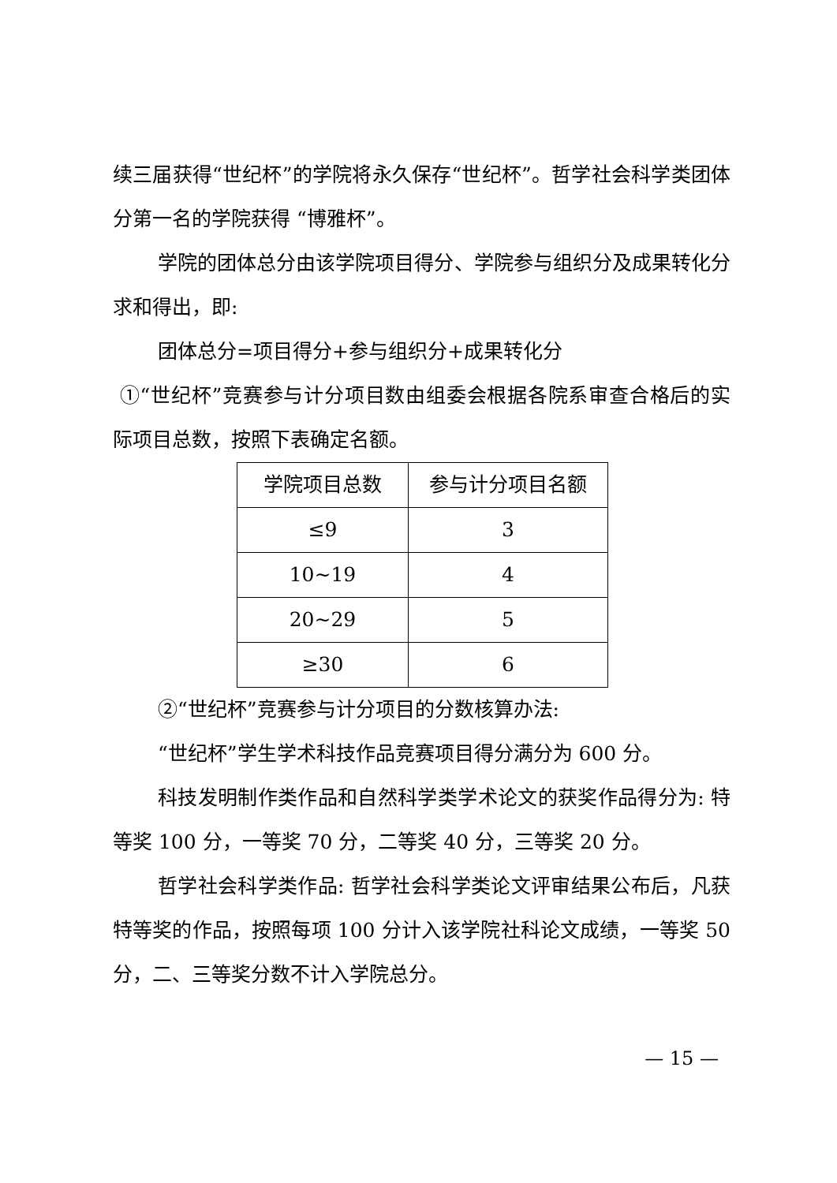续三届获得“世纪杯”的学院将永久保存“世纪杯”。哲学社会科学类团体分第一名的学院获得 “博雅杯”。
学院的团体总分由该学院项目得分、学院参与组织分及成果转化分求和得出，即:
团体总分=项目得分+参与组织分+成果转化分
①“世纪杯”竞赛参与计分项目数由组委会根据各院系审查合格后的实际项目总数，按照下表确定名额。
| 学院项目总数 | 参与计分项目名额 |
| --- | --- |
| ≤9 | 3 |
| 10~19 | 4 |
| 20~29 | 5 |
| ≥30 | 6 |
②“世纪杯”竞赛参与计分项目的分数核算办法:
“世纪杯”学生学术科技作品竞赛项目得分满分为 600 分。
科技发明制作类作品和自然科学类学术论文的获奖作品得分为: 特等奖 100 分，一等奖 70 分，二等奖 40 分，三等奖 20 分。
哲学社会科学类作品: 哲学社会科学类论文评审结果公布后，凡获特等奖的作品，按照每项 100 分计入该学院社科论文成绩，一等奖 50 分，二、三等奖分数不计入学院总分。
— 15 —